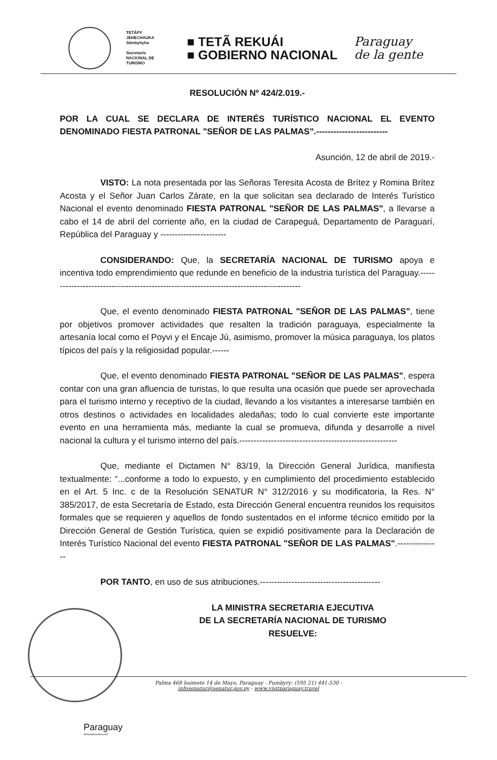TETÃPY
JEHECHAUKA
Sãmbyhyha
Secretaría
NACIONAL DE
TURISMO
■ TETÃ REKUÁI
■ GOBIERNO NACIONAL
Paraguay
de la gente
RESOLUCIÓN Nº 424/2.019.-
POR LA CUAL SE DECLARA DE INTERÉS TURÍSTICO NACIONAL EL EVENTO DENOMINADO FIESTA PATRONAL "SEÑOR DE LAS PALMAS".-------------------------
Asunción, 12 de abril de 2019.-
VISTO: La nota presentada por las Señoras Teresita Acosta de Brítez y Romina Brítez Acosta y el Señor Juan Carlos Zárate, en la que solicitan sea declarado de Interés Turístico Nacional el evento denominado FIESTA PATRONAL "SEÑOR DE LAS PALMAS", a llevarse a cabo el 14 de abril del corriente año, en la ciudad de Carapeguá, Departamento de Paraguarí, República del Paraguay y -----------------------
CONSIDERANDO: Que, la SECRETARÍA NACIONAL DE TURISMO apoya e incentiva todo emprendimiento que redunde en beneficio de la industria turística del Paraguay.-----------------------------------------------------------------------------------------
Que, el evento denominado FIESTA PATRONAL "SEÑOR DE LAS PALMAS", tiene por objetivos promover actividades que resalten la tradición paraguaya, especialmente la artesanía local como el Poyvi y el Encaje Jú, asimismo, promover la música paraguaya, los platos típicos del país y la religiosidad popular.------
Que, el evento denominado FIESTA PATRONAL "SEÑOR DE LAS PALMAS", espera contar con una gran afluencia de turistas, lo que resulta una ocasión que puede ser aprovechada para el turismo interno y receptivo de la ciudad, llevando a los visitantes a interesarse también en otros destinos o actividades en localidades aledañas; todo lo cual convierte este importante evento en una herramienta más, mediante la cual se promueva, difunda y desarrolle a nivel nacional la cultura y el turismo interno del país.-------------------------------------------------------
Que, mediante el Dictamen N° 83/19, la Dirección General Jurídica, manifiesta textualmente: “...conforme a todo lo expuesto, y en cumplimiento del procedimiento establecido en el Art. 5 Inc. c de la Resolución SENATUR N° 312/2016 y su modificatoria, la Res. N° 385/2017, de esta Secretaría de Estado, esta Dirección General encuentra reunidos los requisitos formales que se requieren y aquellos de fondo sustentados en el informe técnico emitido por la Dirección General de Gestión Turística, quien se expidió positivamente para la Declaración de Interés Turístico Nacional del evento FIESTA PATRONAL "SEÑOR DE LAS PALMAS".---------------
POR TANTO, en uso de sus atribuciones.------------------------------------------
LA MINISTRA SECRETARIA EJECUTIVA
DE LA SECRETARÍA NACIONAL DE TURISMO
RESUELVE:
Palma 468 haimete 14 de Mayo, Paraguay - Pumbyry: (595 21) 441-530 -
infosenatur@senatur.gov.py - www.visitparaguay.travel
Paraguay
Reñandúmanteva'erã